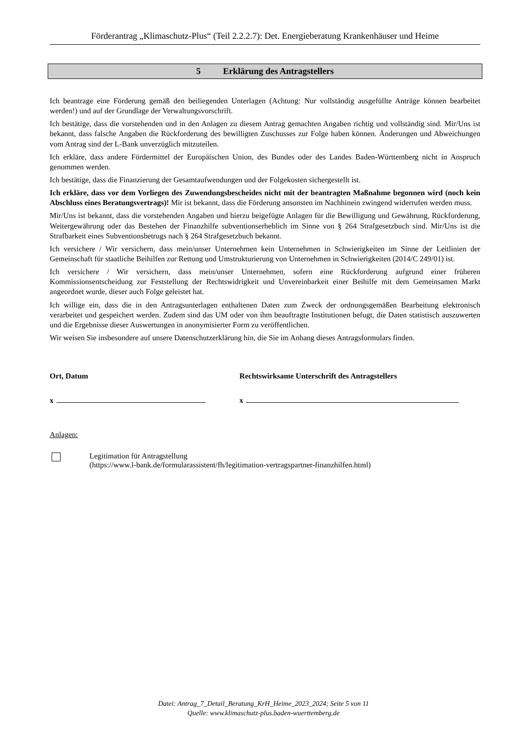Förderantrag „Klimaschutz-Plus“ (Teil 2.2.2.7): Det. Energieberatung Krankenhäuser und Heime
5 Erklärung des Antragstellers
Ich beantrage eine Förderung gemäß den beiliegenden Unterlagen (Achtung: Nur vollständig ausgefüllte Anträge können bearbeitet werden!) und auf der Grundlage der Verwaltungsvorschrift.
Ich bestätige, dass die vorstehenden und in den Anlagen zu diesem Antrag gemachten Angaben richtig und vollständig sind. Mir/Uns ist bekannt, dass falsche Angaben die Rückforderung des bewilligten Zuschusses zur Folge haben können. Änderungen und Abweichungen vom Antrag sind der L-Bank unverzüglich mitzuteilen.
Ich erkläre, dass andere Fördermittel der Europäischen Union, des Bundes oder des Landes Baden-Württemberg nicht in Anspruch genommen werden.
Ich bestätige, dass die Finanzierung der Gesamtaufwendungen und der Folgekosten sichergestellt ist.
Ich erkläre, dass vor dem Vorliegen des Zuwendungsbescheides nicht mit der beantragten Maßnahme begonnen wird (noch kein Abschluss eines Beratungsvertrags)! Mir ist bekannt, dass die Förderung ansonsten im Nachhinein zwingend widerrufen werden muss.
Mir/Uns ist bekannt, dass die vorstehenden Angaben und hierzu beigefügte Anlagen für die Bewilligung und Gewährung, Rückforderung, Weitergewährung oder das Bestehen der Finanzhilfe subventionserheblich im Sinne von § 264 Strafgesetzbuch sind. Mir/Uns ist die Strafbarkeit eines Subventionsbetrugs nach § 264 Strafgesetzbuch bekannt.
Ich versichere / Wir versichern, dass mein/unser Unternehmen kein Unternehmen in Schwierigkeiten im Sinne der Leitlinien der Gemeinschaft für staatliche Beihilfen zur Rettung und Umstrukturierung von Unternehmen in Schwierigkeiten (2014/C 249/01) ist.
Ich versichere / Wir versichern, dass mein/unser Unternehmen, sofern eine Rückforderung aufgrund einer früheren Kommissionsentscheidung zur Feststellung der Rechtswidrigkeit und Unvereinbarkeit einer Beihilfe mit dem Gemeinsamen Markt angeordnet wurde, dieser auch Folge geleistet hat.
Ich willige ein, dass die in den Antragsunterlagen enthaltenen Daten zum Zweck der ordnungsgemäßen Bearbeitung elektronisch verarbeitet und gespeichert werden. Zudem sind das UM oder von ihm beauftragte Institutionen befugt, die Daten statistisch auszuwerten und die Ergebnisse dieser Auswertungen in anonymisierter Form zu veröffentlichen.
Wir weisen Sie insbesondere auf unsere Datenschutzerklärung hin, die Sie im Anhang dieses Antragsformulars finden.
Ort, Datum Rechtswirksame Unterschrift des Antragstellers
x x
Anlagen:
Legitimation für Antragstellung
(https://www.l-bank.de/formularassistent/fh/legitimation-vertragspartner-finanzhilfen.html)
Datei: Antrag_7_Detail_Beratung_KrH_Heime_2023_2024; Seite 5 von 11
Quelle: www.klimaschutz-plus.baden-wuerttemberg.de